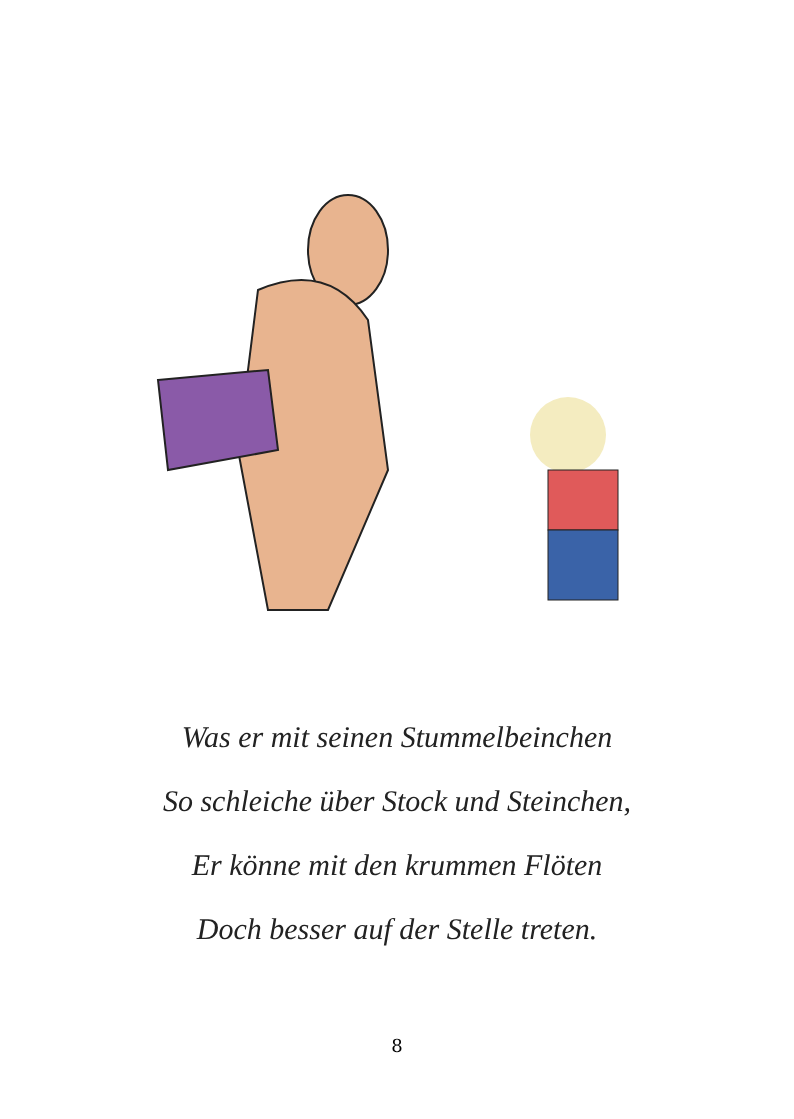Was er mit seinen Stummelbeinchen
So schleiche über Stock und Steinchen,
Er könne mit den krummen Flöten
Doch besser auf der Stelle treten.
8